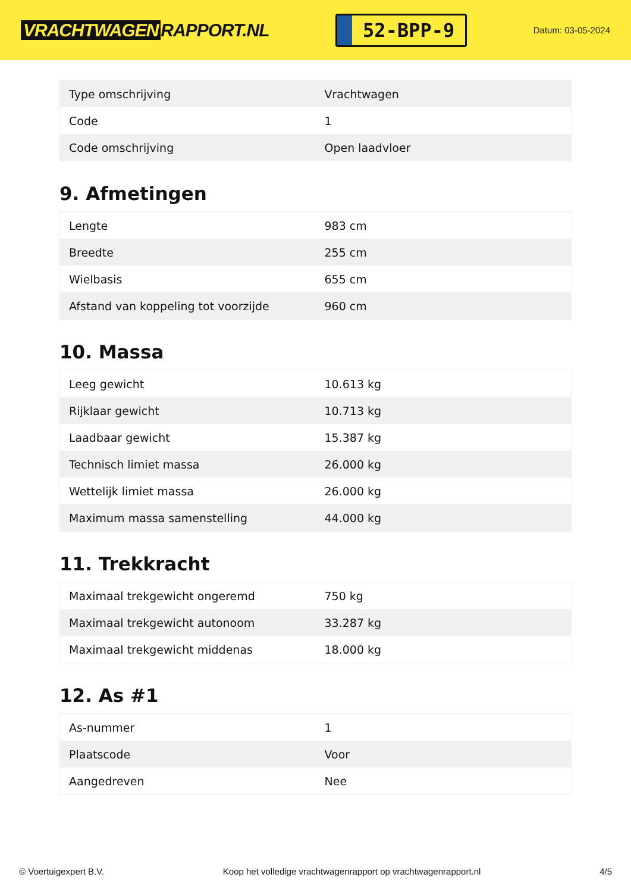VRACHTWAGEN RAPPORT.NL
52-BPP-9
Datum: 03-05-2024
| Type omschrijving | Vrachtwagen |
| Code | 1 |
| Code omschrijving | Open laadvloer |
9. Afmetingen
| Lengte | 983 cm |
| Breedte | 255 cm |
| Wielbasis | 655 cm |
| Afstand van koppeling tot voorzijde | 960 cm |
10. Massa
| Leeg gewicht | 10.613 kg |
| Rijklaar gewicht | 10.713 kg |
| Laadbaar gewicht | 15.387 kg |
| Technisch limiet massa | 26.000 kg |
| Wettelijk limiet massa | 26.000 kg |
| Maximum massa samenstelling | 44.000 kg |
11. Trekkracht
| Maximaal trekgewicht ongeremd | 750 kg |
| Maximaal trekgewicht autonoom | 33.287 kg |
| Maximaal trekgewicht middenas | 18.000 kg |
12. As #1
| As-nummer | 1 |
| Plaatscode | Voor |
| Aangedreven | Nee |
© Voertuigexpert B.V. Koop het volledige vrachtwagenrapport op vrachtwagenrapport.nl 4/5